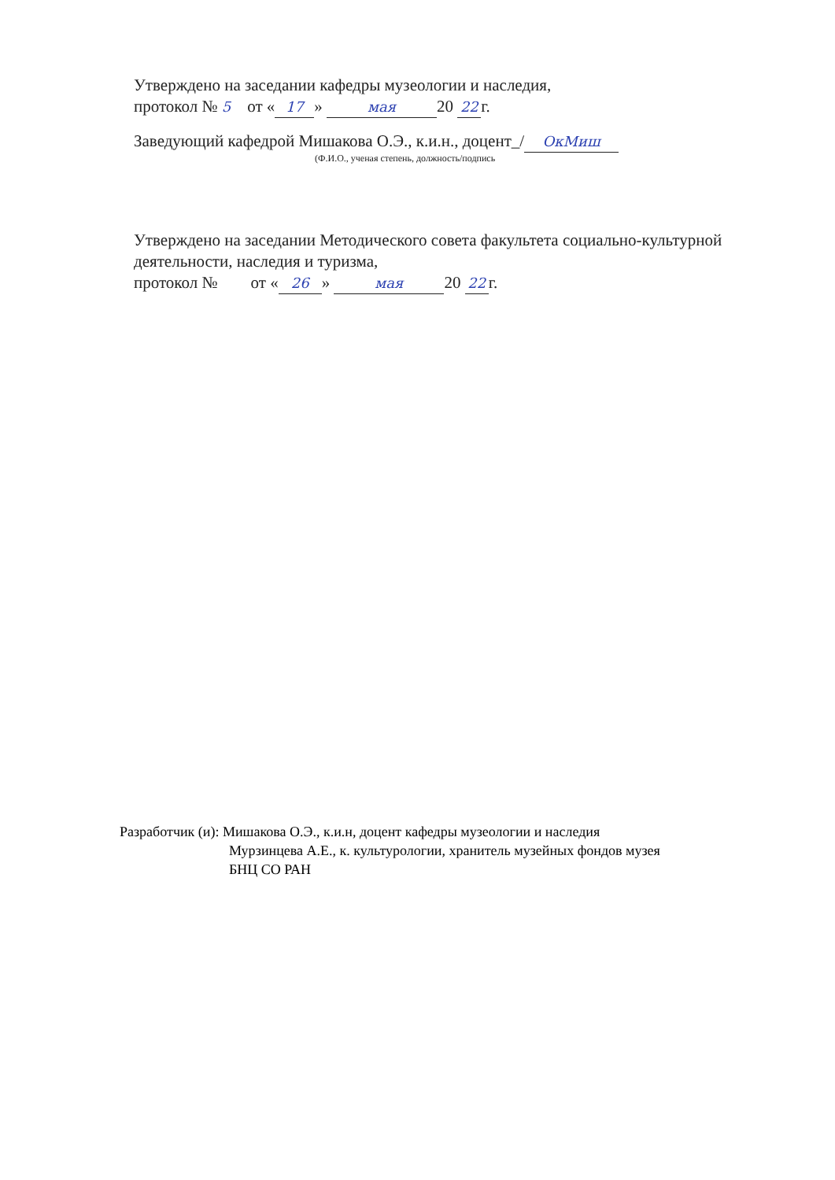Утверждено на заседании кафедры музеологии и наследия,
протокол № 5 от « 17 » мая 20 22 г.
Заведующий кафедрой Мишакова О.Э., к.и.н., доцент_/ ОкМиш
(Ф.И.О., ученая степень, должность/подпись
Утверждено на заседании Методического совета факультета социально-культурной
деятельности, наследия и туризма,
протокол № от « 26 » мая 20 22 г.
Разработчик (и): Мишакова О.Э., к.и.н, доцент кафедры музеологии и наследия
Мурзинцева А.Е., к. культурологии, хранитель музейных фондов музея
БНЦ СО РАН